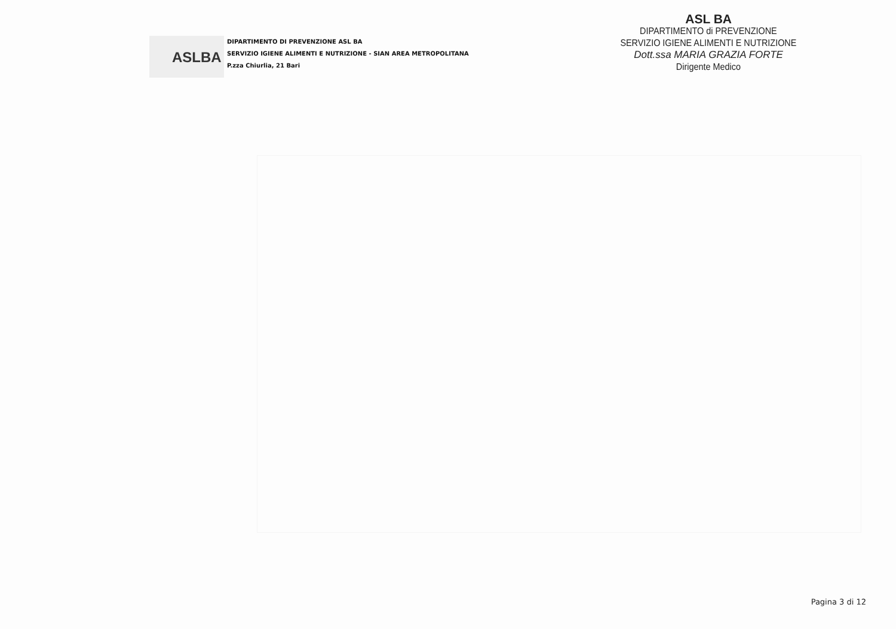ASLBA
DIPARTIMENTO DI PREVENZIONE ASL BA
SERVIZIO IGIENE ALIMENTI E NUTRIZIONE - SIAN AREA METROPOLITANA
P.zza Chiurlia, 21 Bari
ASL BA
DIPARTIMENTO di PREVENZIONE
SERVIZIO IGIENE ALIMENTI E NUTRIZIONE
Dott.ssa MARIA GRAZIA FORTE
Dirigente Medico
Pagina 3 di 12